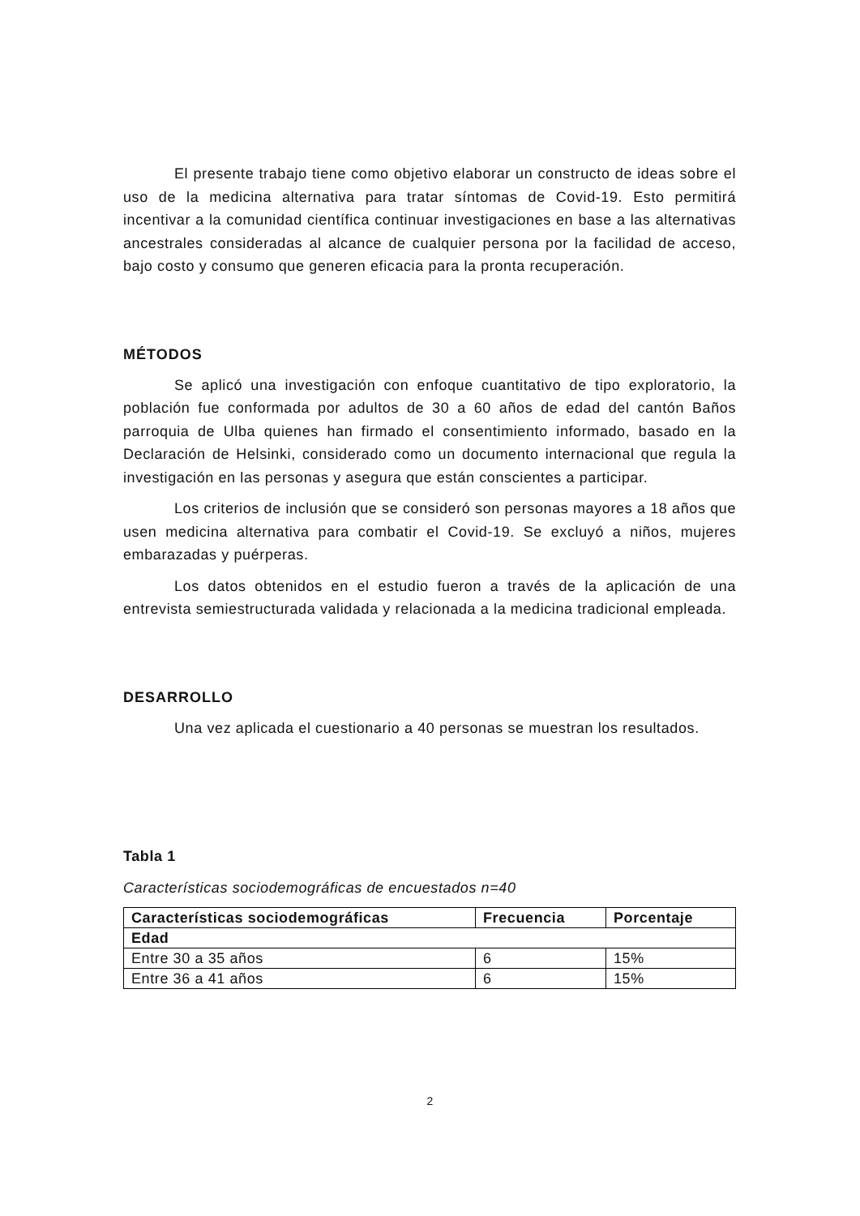El presente trabajo tiene como objetivo elaborar un constructo de ideas sobre el uso de la medicina alternativa para tratar síntomas de Covid-19. Esto permitirá incentivar a la comunidad científica continuar investigaciones en base a las alternativas ancestrales consideradas al alcance de cualquier persona por la facilidad de acceso, bajo costo y consumo que generen eficacia para la pronta recuperación.
MÉTODOS
Se aplicó una investigación con enfoque cuantitativo de tipo exploratorio, la población fue conformada por adultos de 30 a 60 años de edad del cantón Baños parroquia de Ulba quienes han firmado el consentimiento informado, basado en la Declaración de Helsinki, considerado como un documento internacional que regula la investigación en las personas y asegura que están conscientes a participar.
Los criterios de inclusión que se consideró son personas mayores a 18 años que usen medicina alternativa para combatir el Covid-19. Se excluyó a niños, mujeres embarazadas y puérperas.
Los datos obtenidos en el estudio fueron a través de la aplicación de una entrevista semiestructurada validada y relacionada a la medicina tradicional empleada.
DESARROLLO
Una vez aplicada el cuestionario a 40 personas se muestran los resultados.
Tabla 1
Características sociodemográficas de encuestados n=40
| Características sociodemográficas | Frecuencia | Porcentaje |
| --- | --- | --- |
| Edad | | |
| Entre 30 a 35 años | 6 | 15% |
| Entre 36 a 41 años | 6 | 15% |
2